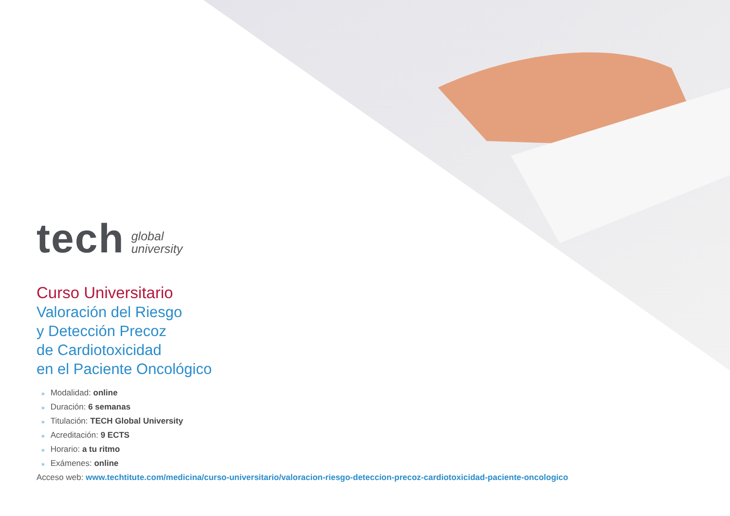tech
global
university
Curso Universitario
Valoración del Riesgo
y Detección Precoz
de Cardiotoxicidad
en el Paciente Oncológico
» Modalidad: online
» Duración: 6 semanas
» Titulación: TECH Global University
» Acreditación: 9 ECTS
» Horario: a tu ritmo
» Exámenes: online
Acceso web: www.techtitute.com/medicina/curso-universitario/valoracion-riesgo-deteccion-precoz-cardiotoxicidad-paciente-oncologico